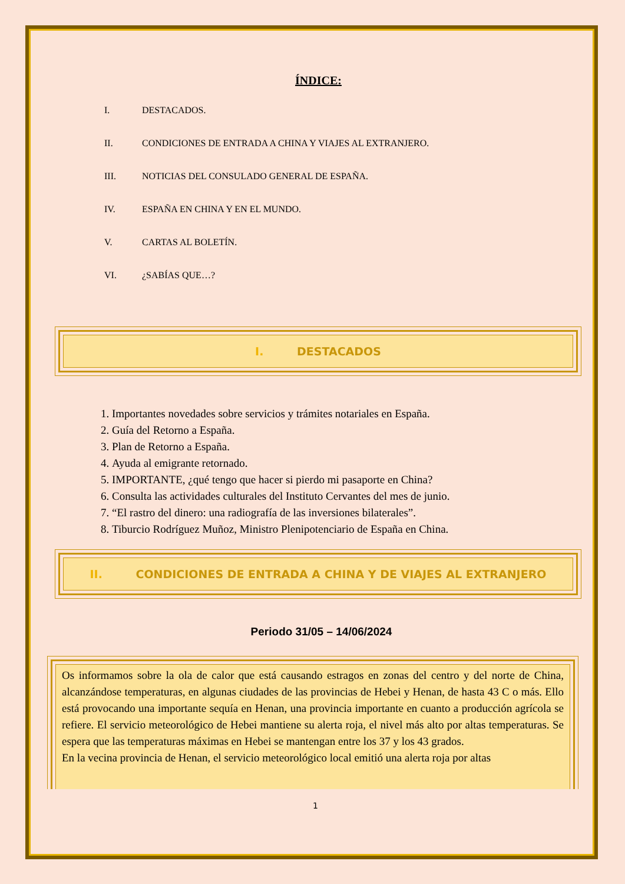ÍNDICE:
I. DESTACADOS.
II. CONDICIONES DE ENTRADA A CHINA Y VIAJES AL EXTRANJERO.
III. NOTICIAS DEL CONSULADO GENERAL DE ESPAÑA.
IV. ESPAÑA EN CHINA Y EN EL MUNDO.
V. CARTAS AL BOLETÍN.
VI. ¿SABÍAS QUE…?
I. DESTACADOS
1. Importantes novedades sobre servicios y trámites notariales en España.
2. Guía del Retorno a España.
3. Plan de Retorno a España.
4. Ayuda al emigrante retornado.
5. IMPORTANTE, ¿qué tengo que hacer si pierdo mi pasaporte en China?
6. Consulta las actividades culturales del Instituto Cervantes del mes de junio.
7. “El rastro del dinero: una radiografía de las inversiones bilaterales”.
8. Tiburcio Rodríguez Muñoz, Ministro Plenipotenciario de España en China.
II. CONDICIONES DE ENTRADA A CHINA Y DE VIAJES AL EXTRANJERO
Periodo 31/05 – 14/06/2024
Os informamos sobre la ola de calor que está causando estragos en zonas del centro y del norte de China, alcanzándose temperaturas, en algunas ciudades de las provincias de Hebei y Henan, de hasta 43 C o más. Ello está provocando una importante sequía en Henan, una provincia importante en cuanto a producción agrícola se refiere. El servicio meteorológico de Hebei mantiene su alerta roja, el nivel más alto por altas temperaturas. Se espera que las temperaturas máximas en Hebei se mantengan entre los 37 y los 43 grados.
En la vecina provincia de Henan, el servicio meteorológico local emitió una alerta roja por altas
1